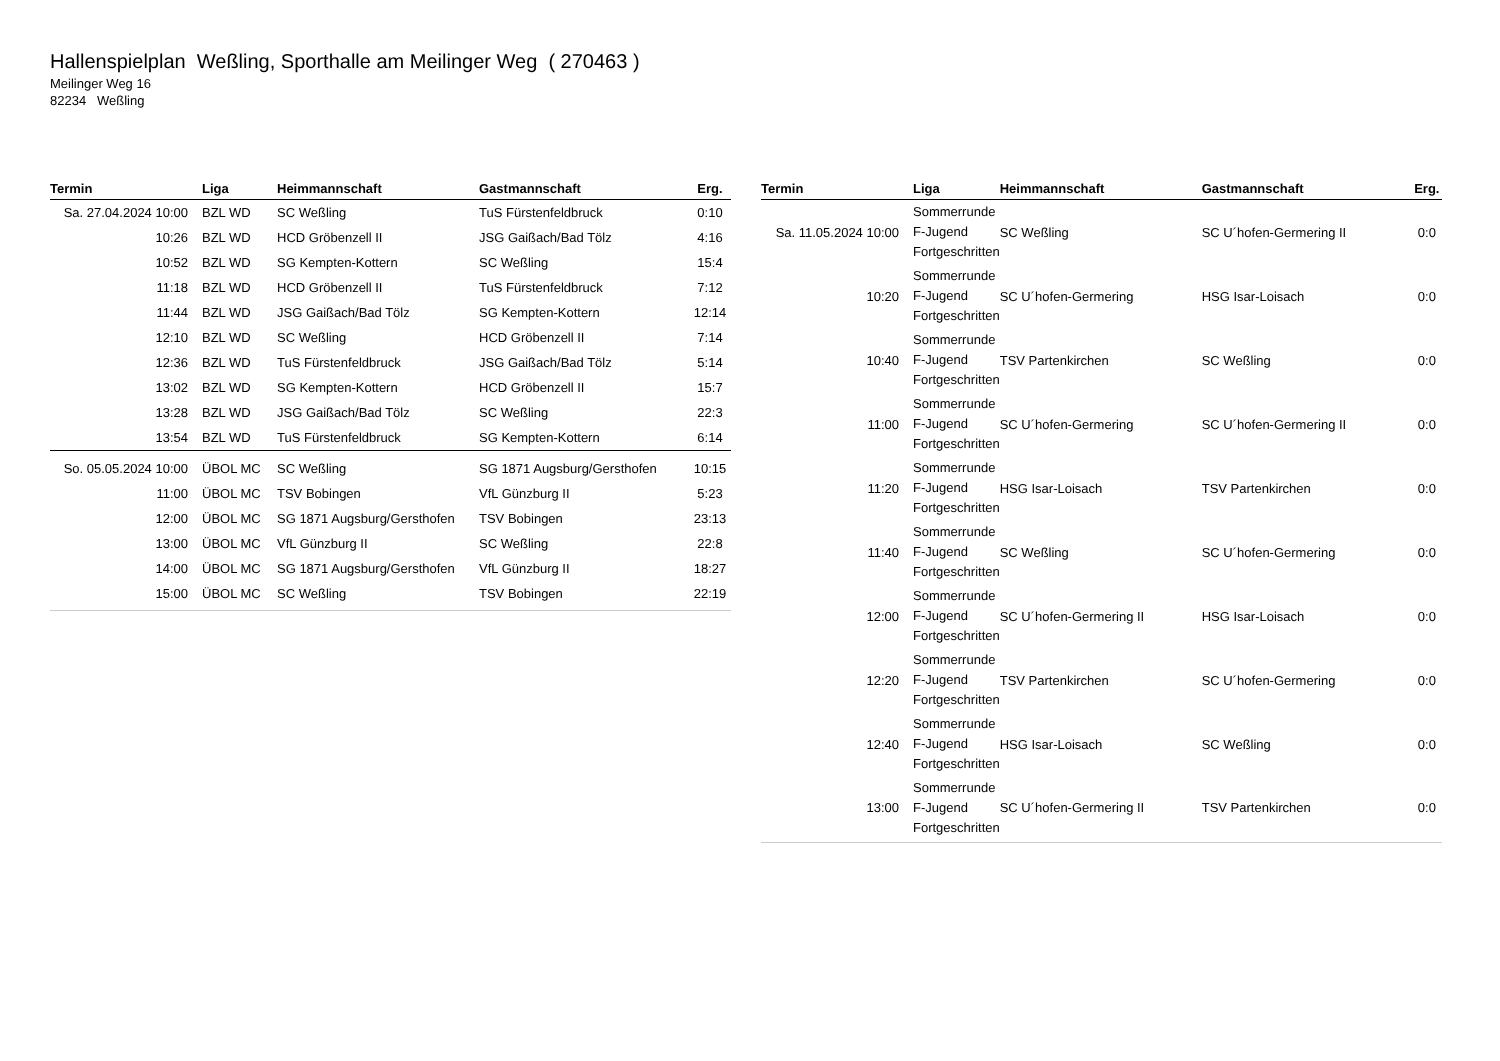Hallenspielplan Weßling, Sporthalle am Meilinger Weg ( 270463 )
Meilinger Weg 16
82234 Weßling
| Termin | Liga | Heimmannschaft | Gastmannschaft | Erg. |
| --- | --- | --- | --- | --- |
| Sa. 27.04.2024 10:00 | BZL WD | SC Weßling | TuS Fürstenfeldbruck | 0:10 |
| 10:26 | BZL WD | HCD Gröbenzell II | JSG Gaißach/Bad Tölz | 4:16 |
| 10:52 | BZL WD | SG Kempten-Kottern | SC Weßling | 15:4 |
| 11:18 | BZL WD | HCD Gröbenzell II | TuS Fürstenfeldbruck | 7:12 |
| 11:44 | BZL WD | JSG Gaißach/Bad Tölz | SG Kempten-Kottern | 12:14 |
| 12:10 | BZL WD | SC Weßling | HCD Gröbenzell II | 7:14 |
| 12:36 | BZL WD | TuS Fürstenfeldbruck | JSG Gaißach/Bad Tölz | 5:14 |
| 13:02 | BZL WD | SG Kempten-Kottern | HCD Gröbenzell II | 15:7 |
| 13:28 | BZL WD | JSG Gaißach/Bad Tölz | SC Weßling | 22:3 |
| 13:54 | BZL WD | TuS Fürstenfeldbruck | SG Kempten-Kottern | 6:14 |
| So. 05.05.2024 10:00 | ÜBOL MC | SC Weßling | SG 1871 Augsburg/Gersthofen | 10:15 |
| 11:00 | ÜBOL MC | TSV Bobingen | VfL Günzburg II | 5:23 |
| 12:00 | ÜBOL MC | SG 1871 Augsburg/Gersthofen | TSV Bobingen | 23:13 |
| 13:00 | ÜBOL MC | VfL Günzburg II | SC Weßling | 22:8 |
| 14:00 | ÜBOL MC | SG 1871 Augsburg/Gersthofen | VfL Günzburg II | 18:27 |
| 15:00 | ÜBOL MC | SC Weßling | TSV Bobingen | 22:19 |
| Termin | Liga | Heimmannschaft | Gastmannschaft | Erg. |
| --- | --- | --- | --- | --- |
| Sa. 11.05.2024 10:00 | Sommerrunde F-Jugend Fortgeschritten | SC Weßling | SC U´hofen-Germering II | 0:0 |
| 10:20 | Sommerrunde F-Jugend Fortgeschritten | SC U´hofen-Germering | HSG Isar-Loisach | 0:0 |
| 10:40 | Sommerrunde F-Jugend Fortgeschritten | TSV Partenkirchen | SC Weßling | 0:0 |
| 11:00 | Sommerrunde F-Jugend Fortgeschritten | SC U´hofen-Germering | SC U´hofen-Germering II | 0:0 |
| 11:20 | Sommerrunde F-Jugend Fortgeschritten | HSG Isar-Loisach | TSV Partenkirchen | 0:0 |
| 11:40 | Sommerrunde F-Jugend Fortgeschritten | SC Weßling | SC U´hofen-Germering | 0:0 |
| 12:00 | Sommerrunde F-Jugend Fortgeschritten | SC U´hofen-Germering II | HSG Isar-Loisach | 0:0 |
| 12:20 | Sommerrunde F-Jugend Fortgeschritten | TSV Partenkirchen | SC U´hofen-Germering | 0:0 |
| 12:40 | Sommerrunde F-Jugend Fortgeschritten | HSG Isar-Loisach | SC Weßling | 0:0 |
| 13:00 | Sommerrunde F-Jugend Fortgeschritten | SC U´hofen-Germering II | TSV Partenkirchen | 0:0 |